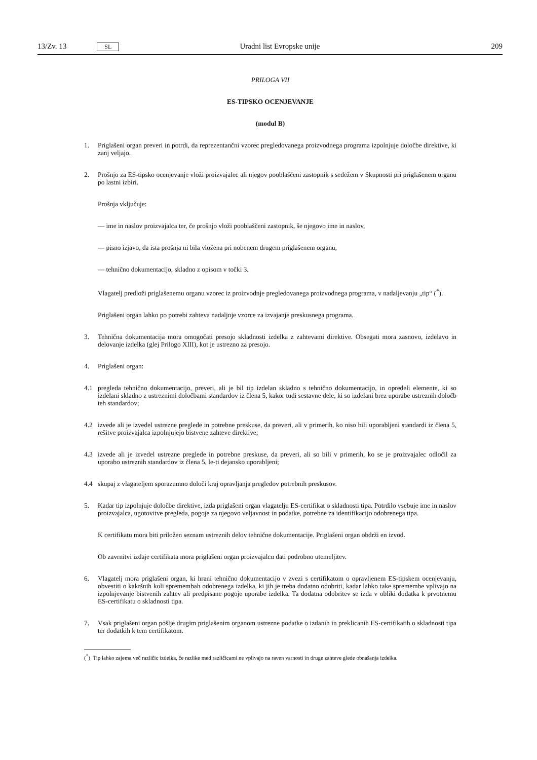13/Zv. 13 SL Uradni list Evropske unije 209
PRILOGA VII
ES-TIPSKO OCENJEVANJE
(modul B)
1. Priglašeni organ preveri in potrdi, da reprezentančni vzorec pregledovanega proizvodnega programa izpolnjuje določbe direktive, ki zanj veljajo.
2. Prošnjo za ES-tipsko ocenjevanje vloži proizvajalec ali njegov pooblaščeni zastopnik s sedežem v Skupnosti pri priglašenem organu po lastni izbiri.
Prošnja vključuje:
— ime in naslov proizvajalca ter, če prošnjo vloži pooblaščeni zastopnik, še njegovo ime in naslov,
— pisno izjavo, da ista prošnja ni bila vložena pri nobenem drugem priglašenem organu,
— tehnično dokumentacijo, skladno z opisom v točki 3.
Vlagatelj predloži priglašenemu organu vzorec iz proizvodnje pregledovanega proizvodnega programa, v nadaljevanju „tip“ (<sup>*</sup>).
Priglašeni organ lahko po potrebi zahteva nadaljnje vzorce za izvajanje preskusnega programa.
3. Tehnična dokumentacija mora omogočati presojo skladnosti izdelka z zahtevami direktive. Obsegati mora zasnovo, izdelavo in delovanje izdelka (glej Prilogo XIII), kot je ustrezno za presojo.
4. Priglašeni organ:
4.1 pregleda tehnično dokumentacijo, preveri, ali je bil tip izdelan skladno s tehnično dokumentacijo, in opredeli elemente, ki so izdelani skladno z ustreznimi določbami standardov iz člena 5, kakor tudi sestavne dele, ki so izdelani brez uporabe ustreznih določb teh standardov;
4.2 izvede ali je izvedel ustrezne preglede in potrebne preskuse, da preveri, ali v primerih, ko niso bili uporabljeni standardi iz člena 5, rešitve proizvajalca izpolnjujejo bistvene zahteve direktive;
4.3 izvede ali je izvedel ustrezne preglede in potrebne preskuse, da preveri, ali so bili v primerih, ko se je proizvajalec odločil za uporabo ustreznih standardov iz člena 5, le-ti dejansko uporabljeni;
4.4 skupaj z vlagateljem sporazumno določi kraj opravljanja pregledov potrebnih preskusov.
5. Kadar tip izpolnjuje določbe direktive, izda priglašeni organ vlagatelju ES-certifikat o skladnosti tipa. Potrdilo vsebuje ime in naslov proizvajalca, ugotovitve pregleda, pogoje za njegovo veljavnost in podatke, potrebne za identifikacijo odobrenega tipa.
K certifikatu mora biti priložen seznam ustreznih delov tehnične dokumentacije. Priglašeni organ obdrži en izvod.
Ob zavrnitvi izdaje certifikata mora priglašeni organ proizvajalcu dati podrobno utemeljitev.
6. Vlagatelj mora priglašeni organ, ki hrani tehnično dokumentacijo v zvezi s certifikatom o opravljenem ES-tipskem ocenjevanju, obvestiti o kakršnih koli spremembah odobrenega izdelka, ki jih je treba dodatno odobriti, kadar lahko take spremembe vplivajo na izpolnjevanje bistvenih zahtev ali predpisane pogoje uporabe izdelka. Ta dodatna odobritev se izda v obliki dodatka k prvotnemu ES-certifikatu o skladnosti tipa.
7. Vsak priglašeni organ pošlje drugim priglašenim organom ustrezne podatke o izdanih in preklicanih ES-certifikatih o skladnosti tipa ter dodatkih k tem certifikatom.
(<sup>*</sup>) Tip lahko zajema več različic izdelka, če razlike med različicami ne vplivajo na raven varnosti in druge zahteve glede obnašanja izdelka.